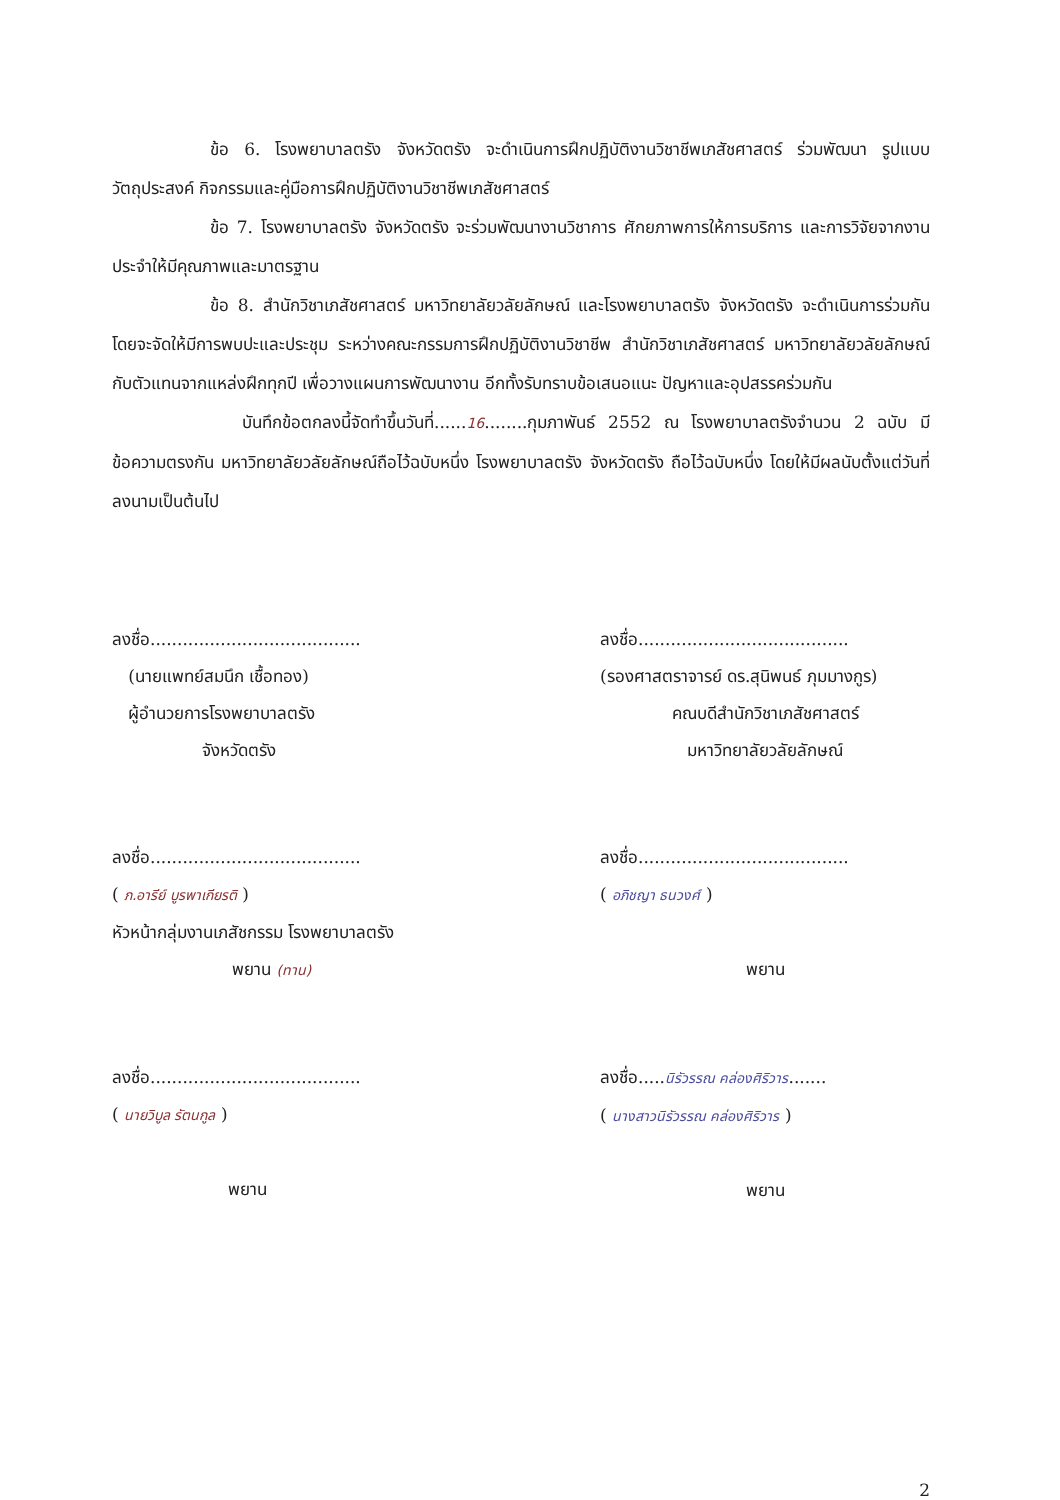ข้อ 6. โรงพยาบาลตรัง จังหวัดตรัง จะดำเนินการฝึกปฏิบัติงานวิชาชีพเภสัชศาสตร์ ร่วมพัฒนา รูปแบบ วัตถุประสงค์ กิจกรรมและคู่มือการฝึกปฏิบัติงานวิชาชีพเภสัชศาสตร์
ข้อ 7. โรงพยาบาลตรัง จังหวัดตรัง จะร่วมพัฒนางานวิชาการ ศักยภาพการให้การบริการ และการวิจัยจากงานประจำให้มีคุณภาพและมาตรฐาน
ข้อ 8. สำนักวิชาเภสัชศาสตร์ มหาวิทยาลัยวลัยลักษณ์ และโรงพยาบาลตรัง จังหวัดตรัง จะดำเนินการร่วมกันโดยจะจัดให้มีการพบปะและประชุม ระหว่างคณะกรรมการฝึกปฏิบัติงานวิชาชีพ สำนักวิชาเภสัชศาสตร์ มหาวิทยาลัยวลัยลักษณ์ กับตัวแทนจากแหล่งฝึกทุกปี เพื่อวางแผนการพัฒนางาน อีกทั้งรับทราบข้อเสนอแนะ ปัญหาและอุปสรรคร่วมกัน
บันทึกข้อตกลงนี้จัดทำขึ้นวันที่......16........กุมภาพันธ์ 2552 ณ โรงพยาบาลตรังจำนวน 2 ฉบับ มีข้อความตรงกัน มหาวิทยาลัยวลัยลักษณ์ถือไว้ฉบับหนึ่ง โรงพยาบาลตรัง จังหวัดตรัง ถือไว้ฉบับหนึ่ง โดยให้มีผลนับตั้งแต่วันที่ลงนามเป็นต้นไป
ลงชื่อ.......................................
(นายแพทย์สมนึก เชื้อทอง)
ผู้อำนวยการโรงพยาบาลตรัง
จังหวัดตรัง
ลงชื่อ.......................................
(รองศาสตราจารย์ ดร.สุนิพนธ์ ภุมมางกูร)
คณบดีสำนักวิชาเภสัชศาสตร์
มหาวิทยาลัยวลัยลักษณ์
ลงชื่อ.......................................
( ภ.อารีย์ บูรพาเกียรติ )
หัวหน้ากลุ่มงานเภสัชกรรม โรงพยาบาลตรัง
พยาน (ทาน)
ลงชื่อ.......................................
( อภิชญา ธนวงศ์ )
พยาน
ลงชื่อ.......................................
( นายวิบูล รัตนกูล )
พยาน
ลงชื่อ.....นิรัวรรณ คล่องศิริวาร.......
( นางสาวนิรัวรรณ คล่องศิริวาร )
พยาน
2